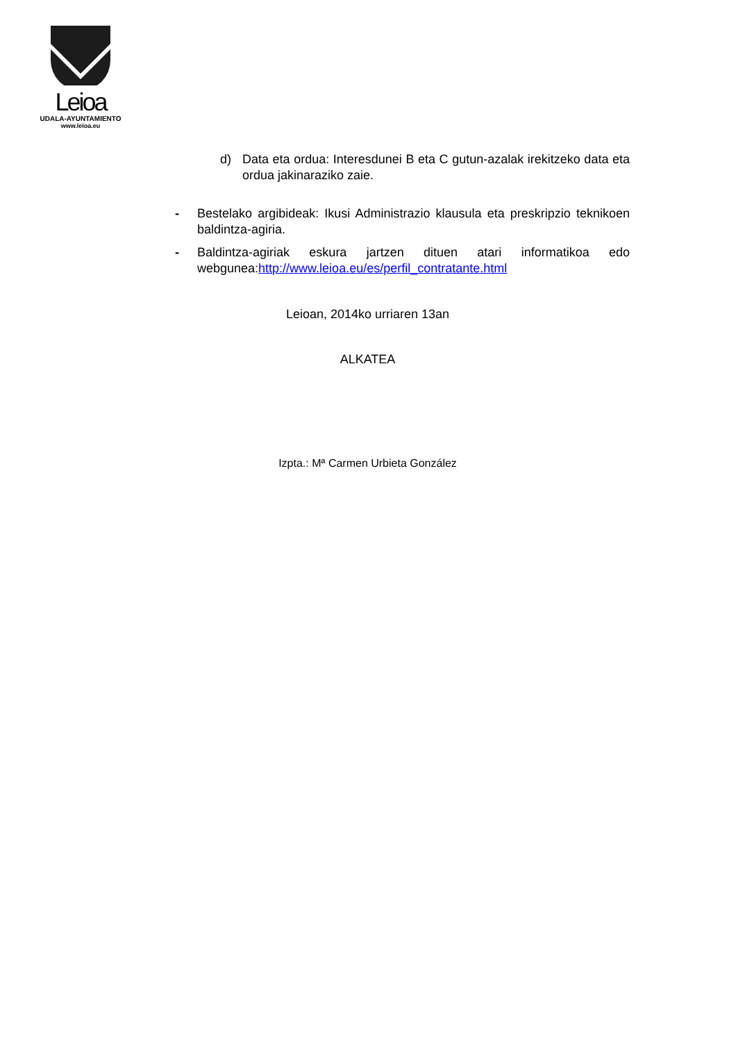Leioa
UDALA-AYUNTAMIENTO
www.leioa.eu
d) Data eta ordua: Interesdunei B eta C gutun-azalak irekitzeko data eta ordua jakinaraziko zaie.
- Bestelako argibideak: Ikusi Administrazio klausula eta preskripzio teknikoen baldintza-agiria.
- Baldintza-agiriak eskura jartzen dituen atari informatikoa edo webgunea:http://www.leioa.eu/es/perfil_contratante.html
Leioan, 2014ko urriaren 13an
ALKATEA
Izpta.: Mª Carmen Urbieta González